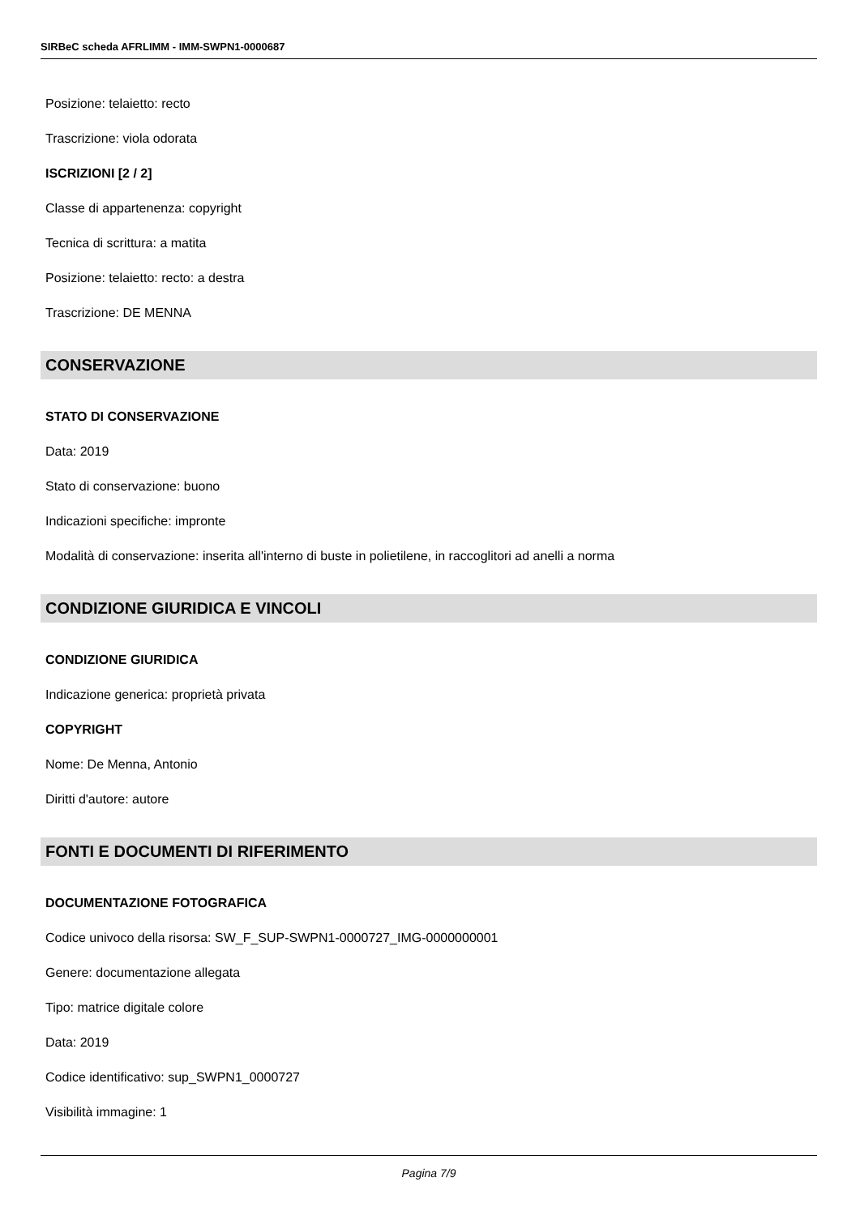SIRBeC scheda AFRLIMM - IMM-SWPN1-0000687
Posizione: telaietto: recto
Trascrizione: viola odorata
ISCRIZIONI [2 / 2]
Classe di appartenenza: copyright
Tecnica di scrittura: a matita
Posizione: telaietto: recto: a destra
Trascrizione: DE MENNA
CONSERVAZIONE
STATO DI CONSERVAZIONE
Data: 2019
Stato di conservazione: buono
Indicazioni specifiche: impronte
Modalità di conservazione: inserita all'interno di buste in polietilene, in raccoglitori ad anelli a norma
CONDIZIONE GIURIDICA E VINCOLI
CONDIZIONE GIURIDICA
Indicazione generica: proprietà privata
COPYRIGHT
Nome: De Menna, Antonio
Diritti d'autore: autore
FONTI E DOCUMENTI DI RIFERIMENTO
DOCUMENTAZIONE FOTOGRAFICA
Codice univoco della risorsa: SW_F_SUP-SWPN1-0000727_IMG-0000000001
Genere: documentazione allegata
Tipo: matrice digitale colore
Data: 2019
Codice identificativo: sup_SWPN1_0000727
Visibilità immagine: 1
Pagina 7/9